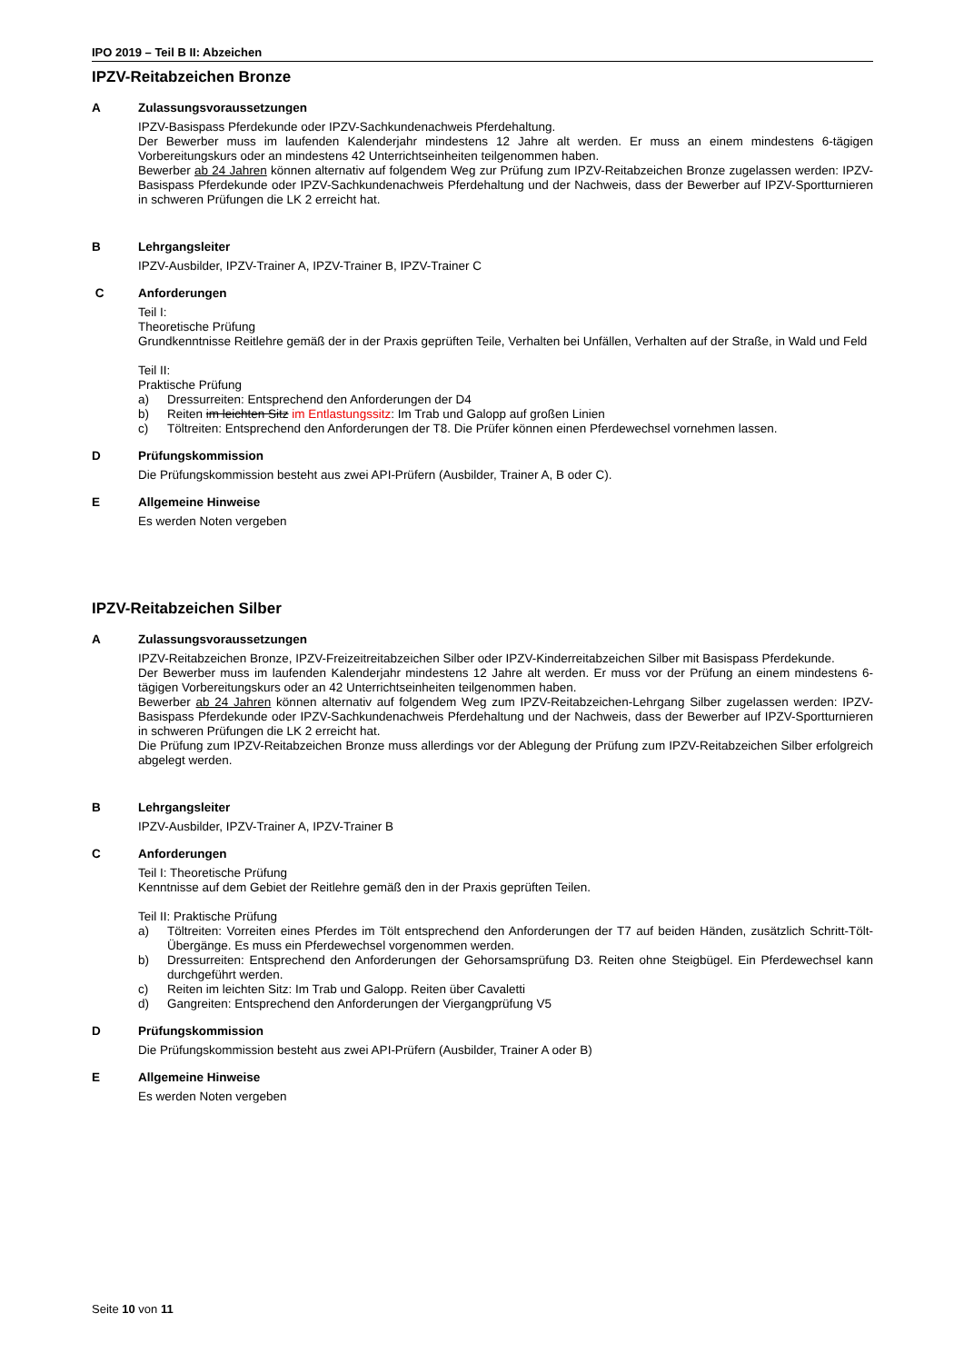IPO 2019 – Teil B II: Abzeichen
IPZV-Reitabzeichen Bronze
A Zulassungsvoraussetzungen
IPZV-Basispass Pferdekunde oder IPZV-Sachkundenachweis Pferdehaltung.
Der Bewerber muss im laufenden Kalenderjahr mindestens 12 Jahre alt werden. Er muss an einem mindestens 6-tägigen Vorbereitungskurs oder an mindestens 42 Unterrichtseinheiten teilgenommen haben.
Bewerber ab 24 Jahren können alternativ auf folgendem Weg zur Prüfung zum IPZV-Reitabzeichen Bronze zugelassen werden: IPZV-Basispass Pferdekunde oder IPZV-Sachkundenachweis Pferdehaltung und der Nachweis, dass der Bewerber auf IPZV-Sportturnieren in schweren Prüfungen die LK 2 erreicht hat.
B Lehrgangsleiter
IPZV-Ausbilder, IPZV-Trainer A, IPZV-Trainer B, IPZV-Trainer C
C Anforderungen
Teil I:
Theoretische Prüfung
Grundkenntnisse Reitlehre gemäß der in der Praxis geprüften Teile, Verhalten bei Unfällen, Verhalten auf der Straße, in Wald und Feld
Teil II:
Praktische Prüfung
a) Dressurreiten: Entsprechend den Anforderungen der D4
b) Reiten im leichten Sitz im Entlastungssitz: Im Trab und Galopp auf großen Linien
c) Töltreiten: Entsprechend den Anforderungen der T8. Die Prüfer können einen Pferdewechsel vornehmen lassen.
D Prüfungskommission
Die Prüfungskommission besteht aus zwei API-Prüfern (Ausbilder, Trainer A, B oder C).
E Allgemeine Hinweise
Es werden Noten vergeben
IPZV-Reitabzeichen Silber
A Zulassungsvoraussetzungen
IPZV-Reitabzeichen Bronze, IPZV-Freizeitreitabzeichen Silber oder IPZV-Kinderreitabzeichen Silber mit Basispass Pferdekunde.
Der Bewerber muss im laufenden Kalenderjahr mindestens 12 Jahre alt werden. Er muss vor der Prüfung an einem mindestens 6-tägigen Vorbereitungskurs oder an 42 Unterrichtseinheiten teilgenommen haben.
Bewerber ab 24 Jahren können alternativ auf folgendem Weg zum IPZV-Reitabzeichen-Lehrgang Silber zugelassen werden: IPZV-Basispass Pferdekunde oder IPZV-Sachkundenachweis Pferdehaltung und der Nachweis, dass der Bewerber auf IPZV-Sportturnieren in schweren Prüfungen die LK 2 erreicht hat.
Die Prüfung zum IPZV-Reitabzeichen Bronze muss allerdings vor der Ablegung der Prüfung zum IPZV-Reitabzeichen Silber erfolgreich abgelegt werden.
B Lehrgangsleiter
IPZV-Ausbilder, IPZV-Trainer A, IPZV-Trainer B
C Anforderungen
Teil I: Theoretische Prüfung
Kenntnisse auf dem Gebiet der Reitlehre gemäß den in der Praxis geprüften Teilen.
Teil II: Praktische Prüfung
a) Töltreiten: Vorreiten eines Pferdes im Tölt entsprechend den Anforderungen der T7 auf beiden Händen, zusätzlich Schritt-Tölt-Übergänge. Es muss ein Pferdewechsel vorgenommen werden.
b) Dressurreiten: Entsprechend den Anforderungen der Gehorsamsprüfung D3. Reiten ohne Steigbügel. Ein Pferdewechsel kann durchgeführt werden.
c) Reiten im leichten Sitz: Im Trab und Galopp. Reiten über Cavaletti
d) Gangreiten: Entsprechend den Anforderungen der Viergangprüfung V5
D Prüfungskommission
Die Prüfungskommission besteht aus zwei API-Prüfern (Ausbilder, Trainer A oder B)
E Allgemeine Hinweise
Es werden Noten vergeben
Seite 10 von 11